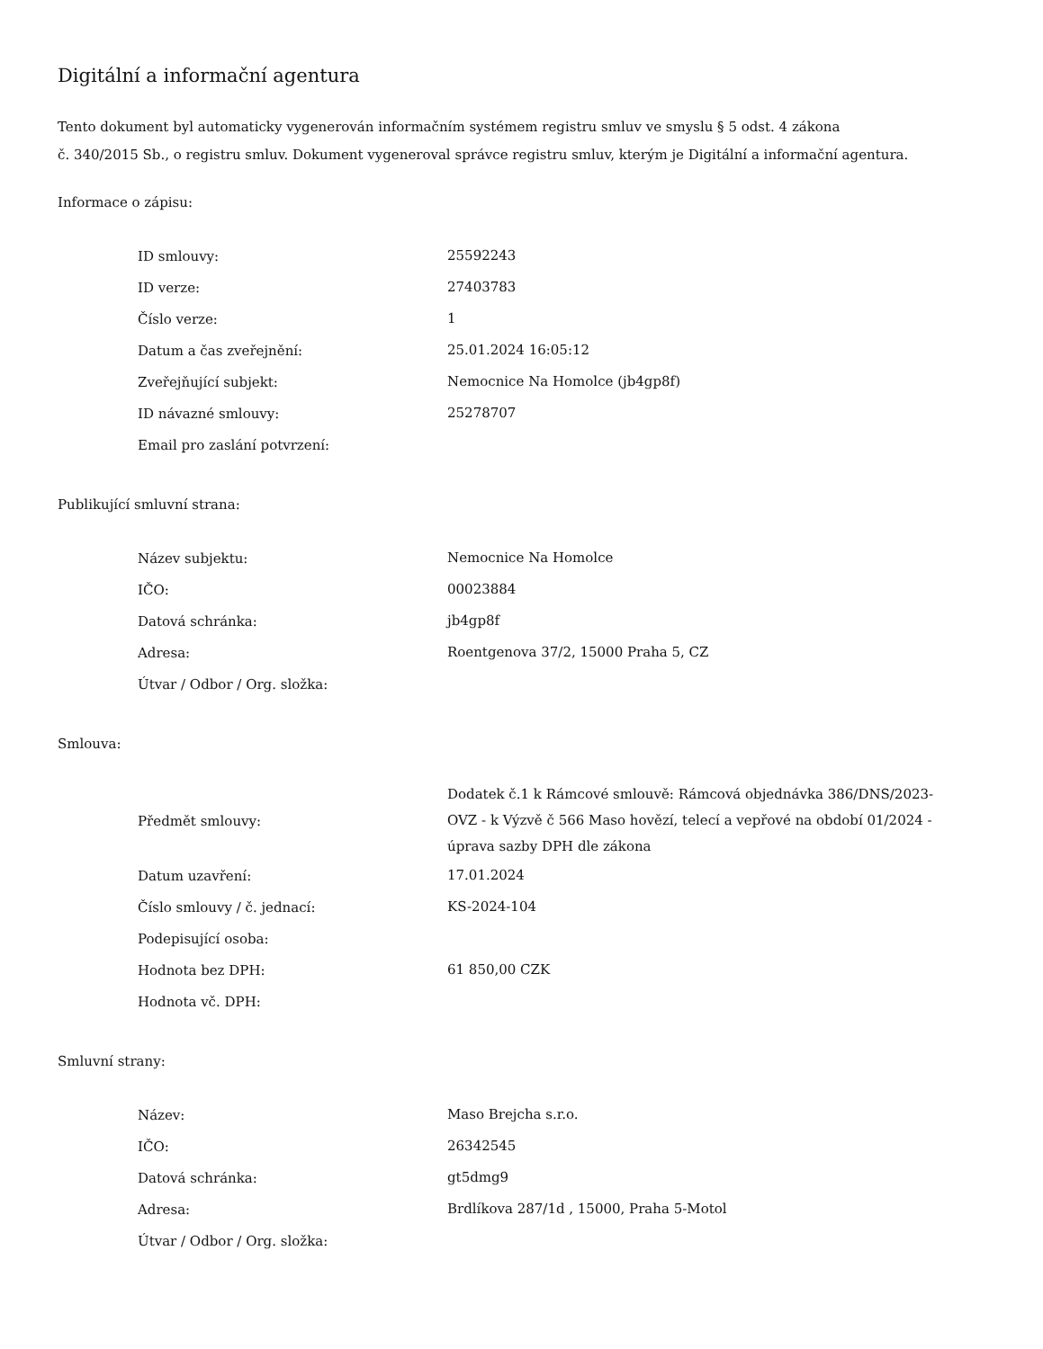Digitální a informační agentura
Tento dokument byl automaticky vygenerován informačním systémem registru smluv ve smyslu § 5 odst. 4 zákona
č. 340/2015 Sb., o registru smluv. Dokument vygeneroval správce registru smluv, kterým je Digitální a informační agentura.
Informace o zápisu:
| ID smlouvy: | 25592243 |
| ID verze: | 27403783 |
| Číslo verze: | 1 |
| Datum a čas zveřejnění: | 25.01.2024 16:05:12 |
| Zveřejňující subjekt: | Nemocnice Na Homolce (jb4gp8f) |
| ID návazné smlouvy: | 25278707 |
| Email pro zaslání potvrzení: | |
Publikující smluvní strana:
| Název subjektu: | Nemocnice Na Homolce |
| IČO: | 00023884 |
| Datová schránka: | jb4gp8f |
| Adresa: | Roentgenova 37/2, 15000 Praha 5, CZ |
| Útvar / Odbor / Org. složka: | |
Smlouva:
| Předmět smlouvy: | Dodatek č.1 k Rámcové smlouvě: Rámcová objednávka 386/DNS/2023-OVZ - k Výzvě č 566 Maso hovězí, telecí a vepřové na období 01/2024 - úprava sazby DPH dle zákona |
| Datum uzavření: | 17.01.2024 |
| Číslo smlouvy / č. jednací: | KS-2024-104 |
| Podepisující osoba: | |
| Hodnota bez DPH: | 61 850,00 CZK |
| Hodnota vč. DPH: | |
Smluvní strany:
| Název: | Maso Brejcha s.r.o. |
| IČO: | 26342545 |
| Datová schránka: | gt5dmg9 |
| Adresa: | Brdlíkova 287/1d , 15000, Praha 5-Motol |
| Útvar / Odbor / Org. složka: | |